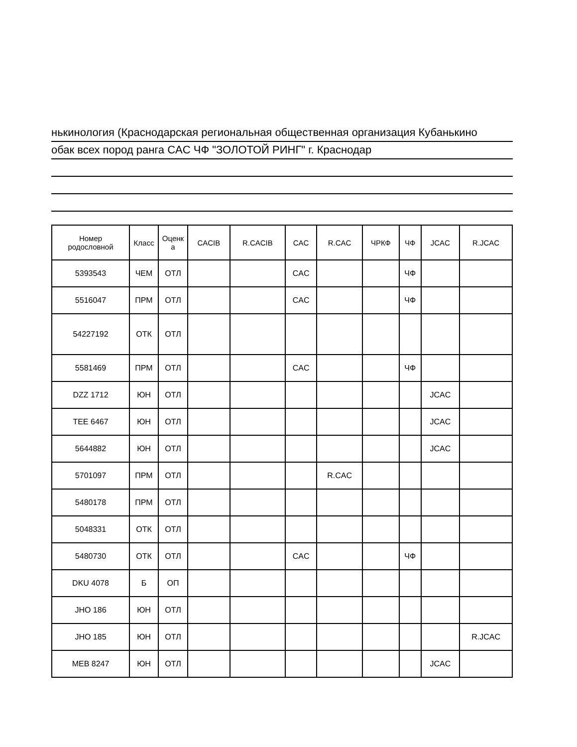нькинология (Краснодарская региональная общественная организация Кубанькино
обак всех пород ранга CAC ЧФ "ЗОЛОТОЙ РИНГ" г. Краснодар
| Номер родословной | Класс | Оценк а | CACIB | R.CACIB | CAC | R.CAC | ЧРКФ | ЧФ | JCAC | R.JCAC |
| --- | --- | --- | --- | --- | --- | --- | --- | --- | --- | --- |
| 5393543 | ЧЕМ | ОТЛ | | | CAC | | | ЧФ | | |
| 5516047 | ПРМ | ОТЛ | | | CAC | | | ЧФ | | |
| 54227192 | ОТК | ОТЛ | | | | | | | | |
| 5581469 | ПРМ | ОТЛ | | | CAC | | | ЧФ | | |
| DZZ 1712 | ЮН | ОТЛ | | | | | | | JCAC | |
| TEE 6467 | ЮН | ОТЛ | | | | | | | JCAC | |
| 5644882 | ЮН | ОТЛ | | | | | | | JCAC | |
| 5701097 | ПРМ | ОТЛ | | | | R.CAC | | | | |
| 5480178 | ПРМ | ОТЛ | | | | | | | | |
| 5048331 | ОТК | ОТЛ | | | | | | | | |
| 5480730 | ОТК | ОТЛ | | | CAC | | | ЧФ | | |
| DKU 4078 | Б | ОП | | | | | | | | |
| JHO 186 | ЮН | ОТЛ | | | | | | | | |
| JHO 185 | ЮН | ОТЛ | | | | | | | | R.JCAC |
| MEB 8247 | ЮН | ОТЛ | | | | | | | JCAC | |